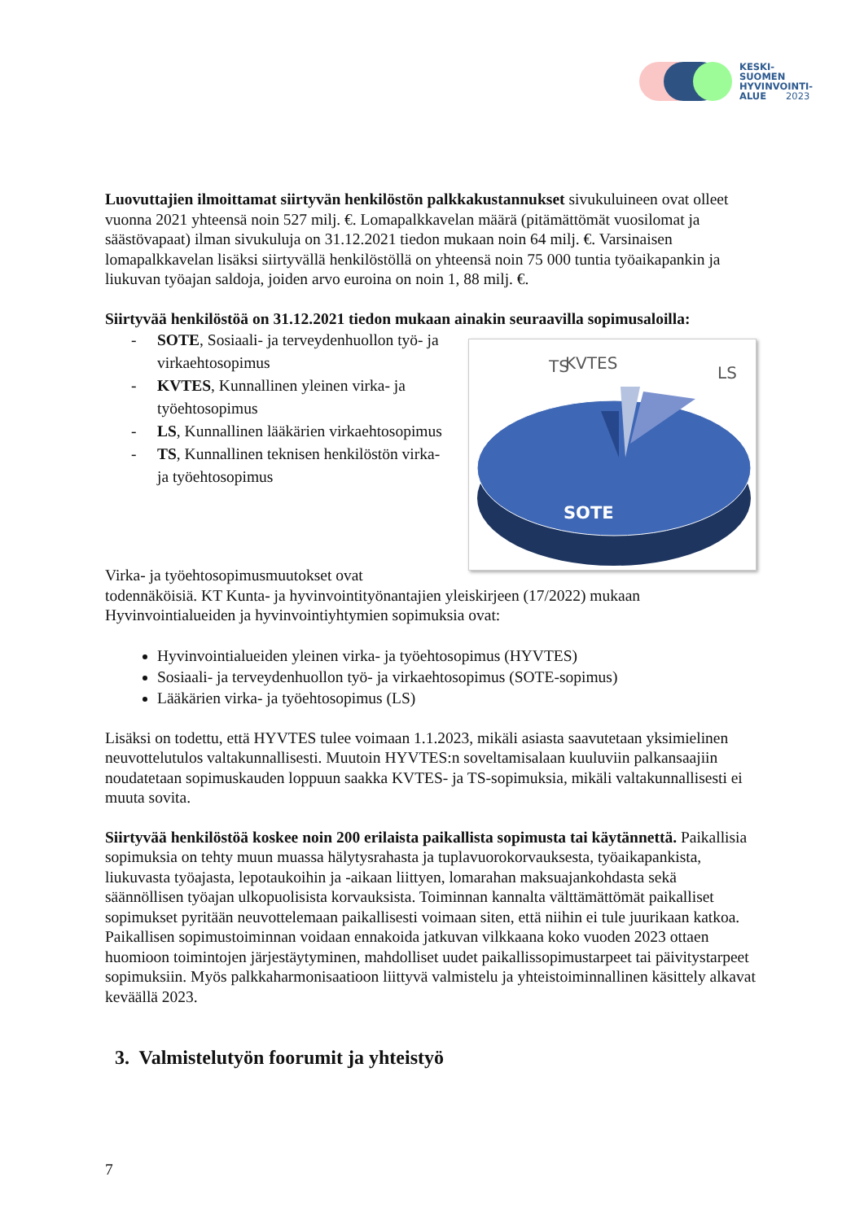KESKI-
SUOMEN
HYVINVOINTI-
ALUE 2023
Luovuttajien ilmoittamat siirtyvän henkilöstön palkkakustannukset sivukuluineen ovat olleet vuonna 2021 yhteensä noin 527 milj. €. Lomapalkkavelan määrä (pitämättömät vuosilomat ja säästövapaat) ilman sivukuluja on 31.12.2021 tiedon mukaan noin 64 milj. €. Varsinaisen lomapalkkavelan lisäksi siirtyvällä henkilöstöllä on yhteensä noin 75 000 tuntia työaikapankin ja liukuvan työajan saldoja, joiden arvo euroina on noin 1, 88 milj. €.
Siirtyvää henkilöstöä on 31.12.2021 tiedon mukaan ainakin seuraavilla sopimusaloilla:
- SOTE, Sosiaali- ja terveydenhuollon työ- ja virkaehtosopimus
- KVTES, Kunnallinen yleinen virka- ja työehtosopimus
- LS, Kunnallinen lääkärien virkaehtosopimus
- TS, Kunnallinen teknisen henkilöstön virka- ja työehtosopimus
KVTES
TS
LS
SOTE
Virka- ja työehtosopimusmuutokset ovat
todennäköisiä. KT Kunta- ja hyvinvointityönantajien yleiskirjeen (17/2022) mukaan Hyvinvointialueiden ja hyvinvointiyhtymien sopimuksia ovat:
Hyvinvointialueiden yleinen virka- ja työehtosopimus (HYVTES)
Sosiaali- ja terveydenhuollon työ- ja virkaehtosopimus (SOTE-sopimus)
Lääkärien virka- ja työehtosopimus (LS)
Lisäksi on todettu, että HYVTES tulee voimaan 1.1.2023, mikäli asiasta saavutetaan yksimielinen neuvottelutulos valtakunnallisesti. Muutoin HYVTES:n soveltamisalaan kuuluviin palkansaajiin noudatetaan sopimuskauden loppuun saakka KVTES- ja TS-sopimuksia, mikäli valtakunnallisesti ei muuta sovita.
Siirtyvää henkilöstöä koskee noin 200 erilaista paikallista sopimusta tai käytännettä. Paikallisia sopimuksia on tehty muun muassa hälytysrahasta ja tuplavuorokorvauksesta, työaikapankista, liukuvasta työajasta, lepotaukoihin ja -aikaan liittyen, lomarahan maksuajankohdasta sekä säännöllisen työajan ulkopuolisista korvauksista. Toiminnan kannalta välttämättömät paikalliset sopimukset pyritään neuvottelemaan paikallisesti voimaan siten, että niihin ei tule juurikaan katkoa. Paikallisen sopimustoiminnan voidaan ennakoida jatkuvan vilkkaana koko vuoden 2023 ottaen huomioon toimintojen järjestäytyminen, mahdolliset uudet paikallissopimustarpeet tai päivitystarpeet sopimuksiin. Myös palkkaharmonisaatioon liittyvä valmistelu ja yhteistoiminnallinen käsittely alkavat keväällä 2023.
3. Valmistelutyön foorumit ja yhteistyö
7